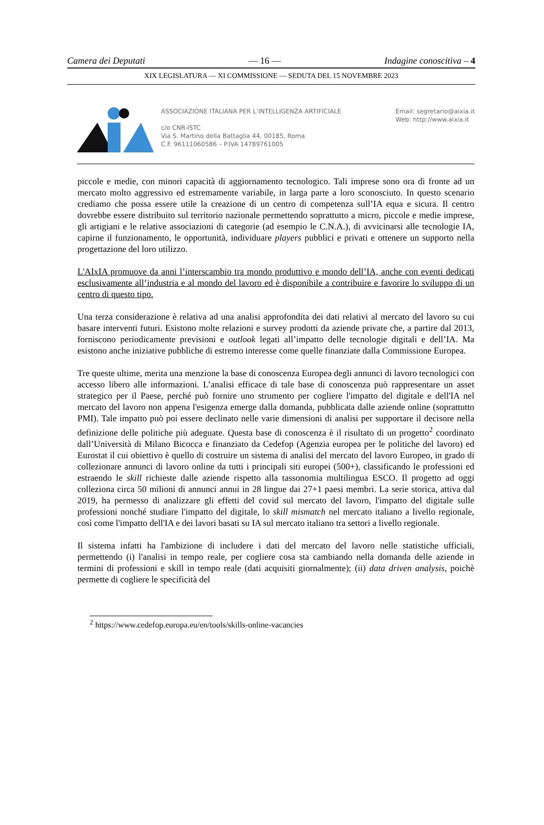Camera dei Deputati — 16 — Indagine conoscitiva – 4
XIX LEGISLATURA — XI COMMISSIONE — SEDUTA DEL 15 NOVEMBRE 2023
ASSOCIAZIONE ITALIANA PER L’INTELLIGENZA ARTIFICIALE
c/o CNR-ISTC
Via S. Martino della Battaglia 44, 00185, Roma
C.F. 96111060586 – P.IVA 14789761005
Email: segretario@aixia.it
Web: http://www.aixia.it
piccole e medie, con minori capacità di aggiornamento tecnologico. Tali imprese sono ora di fronte ad un mercato molto aggressivo ed estremamente variabile, in larga parte a loro sconosciuto. In questo scenario crediamo che possa essere utile la creazione di un centro di competenza sull’IA equa e sicura. Il centro dovrebbe essere distribuito sul territorio nazionale permettendo soprattutto a micro, piccole e medie imprese, gli artigiani e le relative associazioni di categorie (ad esempio le C.N.A.), di avvicinarsi alle tecnologie IA, capirne il funzionamento, le opportunità, individuare players pubblici e privati e ottenere un supporto nella progettazione del loro utilizzo.
L'AIxIA promuove da anni l’interscambio tra mondo produttivo e mondo dell’IA, anche con eventi dedicati esclusivamente all’industria e al mondo del lavoro ed è disponibile a contribuire e favorire lo sviluppo di un centro di questo tipo.
Una terza considerazione è relativa ad una analisi approfondita dei dati relativi al mercato del lavoro su cui basare interventi futuri. Esistono molte relazioni e survey prodotti da aziende private che, a partire dal 2013, forniscono periodicamente previsioni e outlook legati all’impatto delle tecnologie digitali e dell’IA. Ma esistono anche iniziative pubbliche di estremo interesse come quelle finanziate dalla Commissione Europea.
Tre queste ultime, merita una menzione la base di conoscenza Europea degli annunci di lavoro tecnologici con accesso libero alle informazioni. L’analisi efficace di tale base di conoscenza può rappresentare un asset strategico per il Paese, perché può fornire uno strumento per cogliere l'impatto del digitale e dell'IA nel mercato del lavoro non appena l'esigenza emerge dalla domanda, pubblicata dalle aziende online (soprattutto PMI). Tale impatto può poi essere declinato nelle varie dimensioni di analisi per supportare il decisore nella definizione delle politiche più adeguate. Questa base di conoscenza è il risultato di un progetto<sup>2</sup> coordinato dall’Università di Milano Bicocca e finanziato da Cedefop (Agenzia europea per le politiche del lavoro) ed Eurostat il cui obiettivo è quello di costruire un sistema di analisi del mercato del lavoro Europeo, in grado di collezionare annunci di lavoro online da tutti i principali siti europei (500+), classificando le professioni ed estraendo le skill richieste dalle aziende rispetto alla tassonomia multilingua ESCO. Il progetto ad oggi colleziona circa 50 milioni di annunci annui in 28 lingue dai 27+1 paesi membri. La serie storica, attiva dal 2019, ha permesso di analizzare gli effetti del covid sul mercato del lavoro, l'impatto del digitale sulle professioni nonché studiare l'impatto del digitale, lo skill mismatch nel mercato italiano a livello regionale, così come l'impatto dell'IA e dei lavori basati su IA sul mercato italiano tra settori a livello regionale.
Il sistema infatti ha l'ambizione di includere i dati del mercato del lavoro nelle statistiche ufficiali, permettendo (i) l'analisi in tempo reale, per cogliere cosa sta cambiando nella domanda delle aziende in termini di professioni e skill in tempo reale (dati acquisiti giornalmente); (ii) data driven analysis, poichè permette di cogliere le specificità del
<sup>2</sup> https://www.cedefop.europa.eu/en/tools/skills-online-vacancies